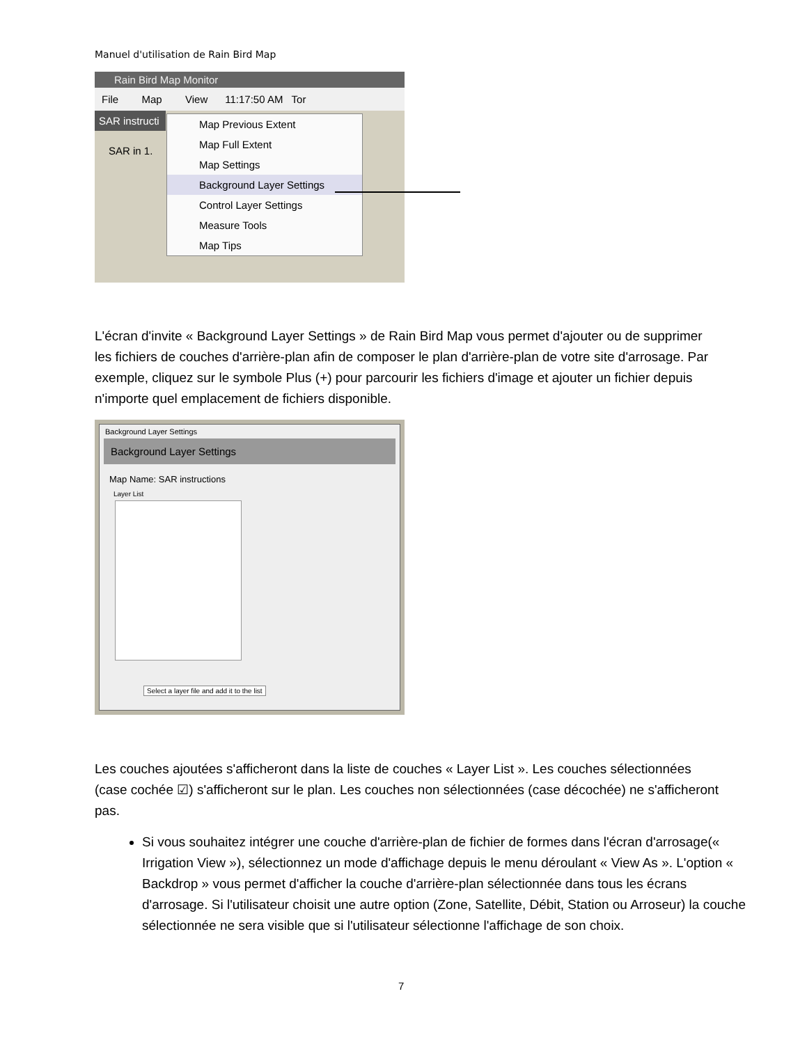Manuel d'utilisation de Rain Bird Map
Rain Bird Map Monitor
File Map View 11:17:50 AM Tor
SAR instructi
SAR in 1.
Map Previous Extent
Map Full Extent
Map Settings
Background Layer Settings
Control Layer Settings
Measure Tools
Map Tips
L'écran d'invite « Background Layer Settings » de Rain Bird Map vous permet d'ajouter ou de supprimer les fichiers de couches d'arrière-plan afin de composer le plan d'arrière-plan de votre site d'arrosage. Par exemple, cliquez sur le symbole Plus (+) pour parcourir les fichiers d'image et ajouter un fichier depuis n'importe quel emplacement de fichiers disponible.
Background Layer Settings
Background Layer Settings
Map Name: SAR instructions
Layer List
Select a layer file and add it to the list
Les couches ajoutées s'afficheront dans la liste de couches « Layer List ». Les couches sélectionnées (case cochée ☑) s'afficheront sur le plan. Les couches non sélectionnées (case décochée) ne s'afficheront pas.
Si vous souhaitez intégrer une couche d'arrière-plan de fichier de formes dans l'écran d'arrosage(« Irrigation View »), sélectionnez un mode d'affichage depuis le menu déroulant « View As ». L'option « Backdrop » vous permet d'afficher la couche d'arrière-plan sélectionnée dans tous les écrans d'arrosage. Si l'utilisateur choisit une autre option (Zone, Satellite, Débit, Station ou Arroseur) la couche sélectionnée ne sera visible que si l'utilisateur sélectionne l'affichage de son choix.
7